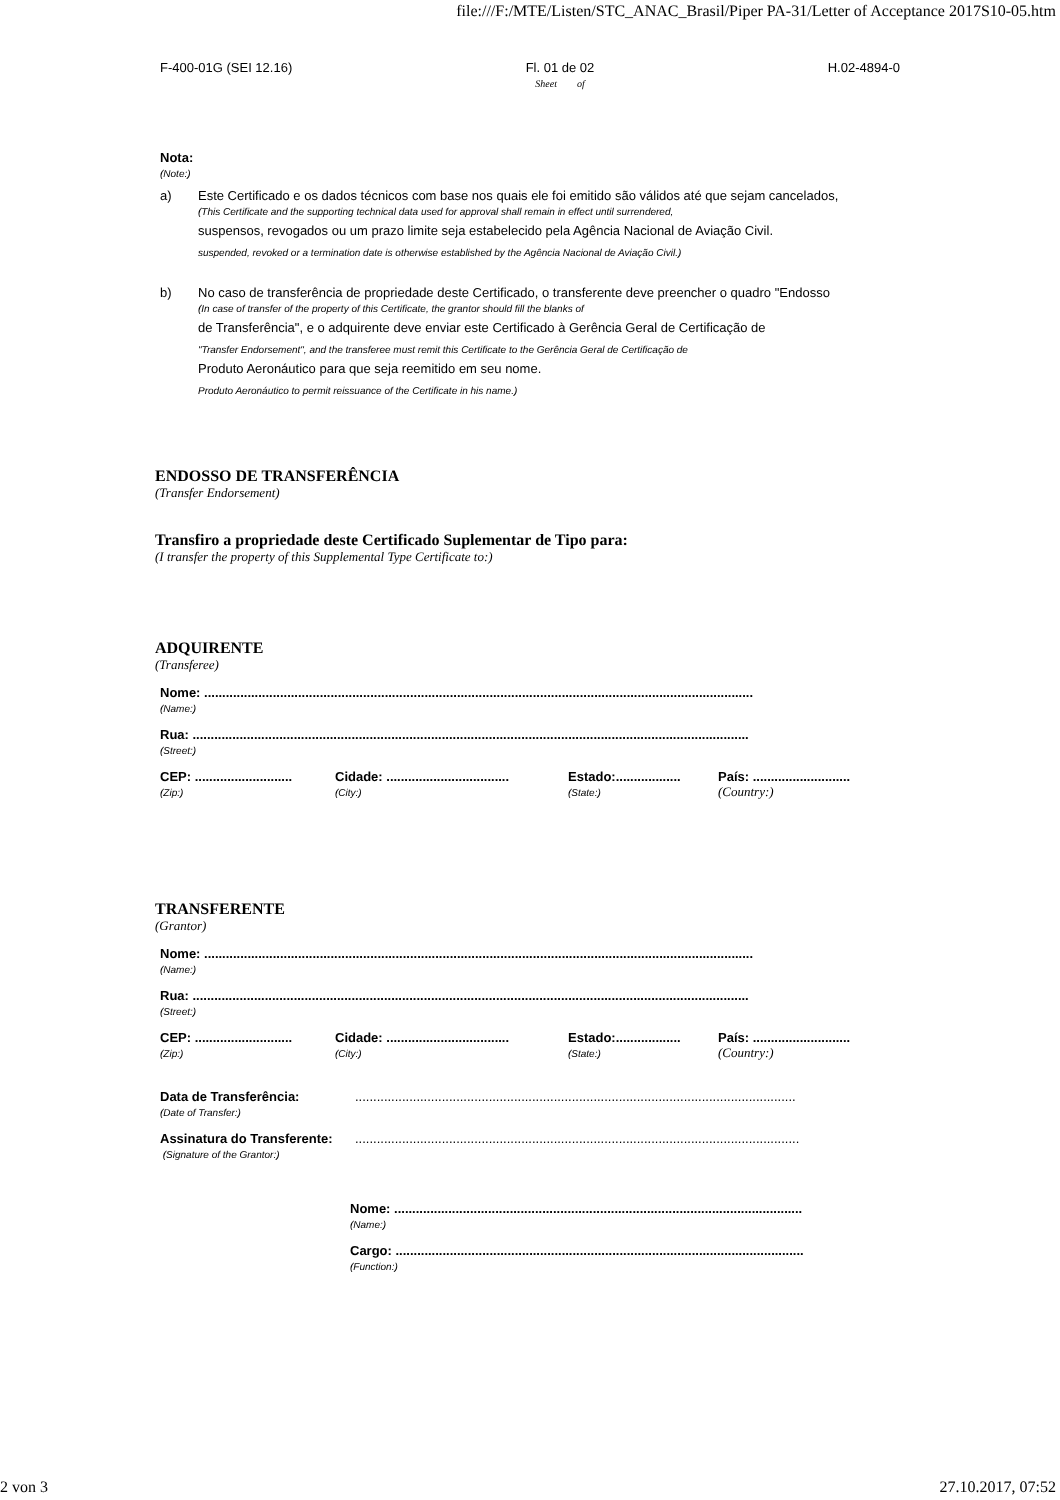file:///F:/MTE/Listen/STC_ANAC_Brasil/Piper PA-31/Letter of Acceptance 2017S10-05.htm
F-400-01G (SEI 12.16) Fl. 01 de 02
Sheet of
H.02-4894-0
Nota:
(Note:)
a) Este Certificado e os dados técnicos com base nos quais ele foi emitido são válidos até que sejam cancelados,
(This Certificate and the supporting technical data used for approval shall remain in effect until surrendered,
suspensos, revogados ou um prazo limite seja estabelecido pela Agência Nacional de Aviação Civil.
suspended, revoked or a termination date is otherwise established by the Agência Nacional de Aviação Civil.)
b) No caso de transferência de propriedade deste Certificado, o transferente deve preencher o quadro "Endosso
(In case of transfer of the property of this Certificate, the grantor should fill the blanks of
de Transferência", e o adquirente deve enviar este Certificado à Gerência Geral de Certificação de
"Transfer Endorsement", and the transferee must remit this Certificate to the Gerência Geral de Certificação de
Produto Aeronáutico para que seja reemitido em seu nome.
Produto Aeronáutico to permit reissuance of the Certificate in his name.)
ENDOSSO DE TRANSFERÊNCIA
(Transfer Endorsement)
Transfiro a propriedade deste Certificado Suplementar de Tipo para:
(I transfer the property of this Supplemental Type Certificate to:)
ADQUIRENTE
(Transferee)
Nome: ........................................................................................................................................................
(Name:)
Rua: ..........................................................................................................................................................
(Street:)
CEP: ...........................
(Zip:)
Cidade: ..................................
(City:)
Estado:..................
(State:)
País: ...........................
(Country:)
TRANSFERENTE
(Grantor)
Nome: ........................................................................................................................................................
(Name:)
Rua: ..........................................................................................................................................................
(Street:)
CEP: ...........................
(Zip:)
Cidade: ..................................
(City:)
Estado:..................
(State:)
País: ...........................
(Country:)
Data de Transferência:
(Date of Transfer:)
..........................................................................................................................
Assinatura do Transferente:
(Signature of the Grantor:)
...........................................................................................................................
Nome: .................................................................................................................
(Name:)
Cargo: .................................................................................................................
(Function:)
2 von 3 27.10.2017, 07:52